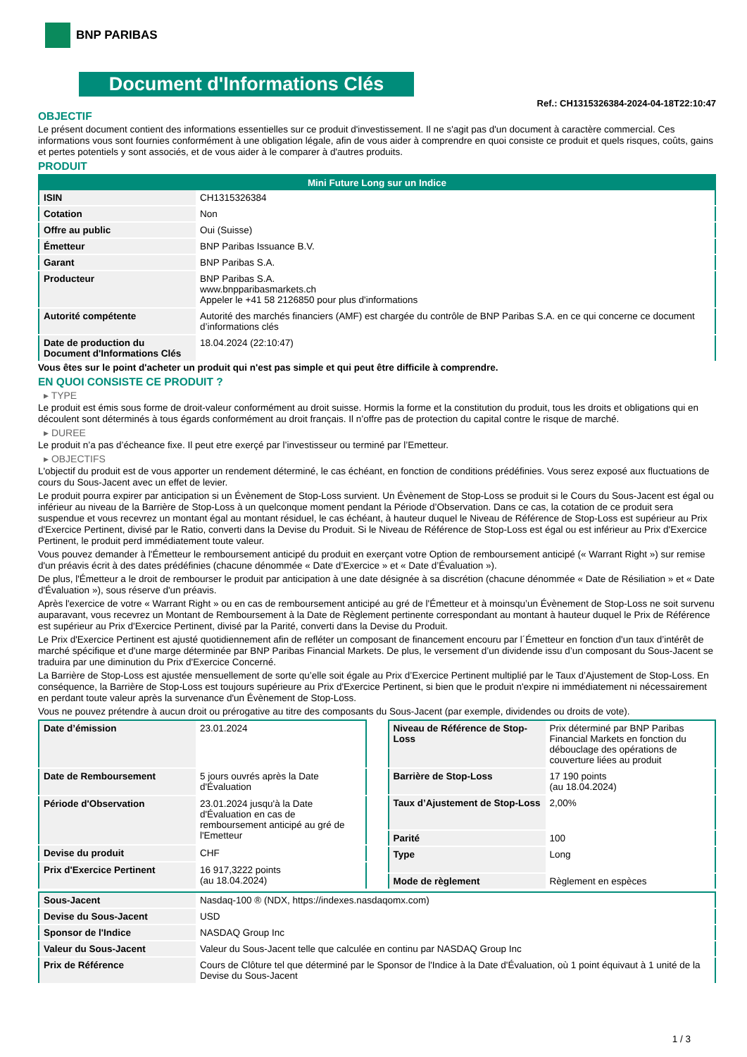BNP PARIBAS
Document d'Informations Clés
Ref.: CH1315326384-2024-04-18T22:10:47
OBJECTIF
Le présent document contient des informations essentielles sur ce produit d'investissement. Il ne s'agit pas d'un document à caractère commercial. Ces informations vous sont fournies conformément à une obligation légale, afin de vous aider à comprendre en quoi consiste ce produit et quels risques, coûts, gains et pertes potentiels y sont associés, et de vous aider à le comparer à d'autres produits.
PRODUIT
| Mini Future Long sur un Indice | |
| --- | --- |
| ISIN | CH1315326384 |
| Cotation | Non |
| Offre au public | Oui (Suisse) |
| Émetteur | BNP Paribas Issuance B.V. |
| Garant | BNP Paribas S.A. |
| Producteur | BNP Paribas S.A. www.bnpparibasmarkets.ch Appeler le +41 58 2126850 pour plus d'informations |
| Autorité compétente | Autorité des marchés financiers (AMF) est chargée du contrôle de BNP Paribas S.A. en ce qui concerne ce document d’informations clés |
| Date de production du Document d'Informations Clés | 18.04.2024 (22:10:47) |
Vous êtes sur le point d'acheter un produit qui n'est pas simple et qui peut être difficile à comprendre.
EN QUOI CONSISTE CE PRODUIT ?
▸ TYPE
Le produit est émis sous forme de droit-valeur conformément au droit suisse. Hormis la forme et la constitution du produit, tous les droits et obligations qui en découlent sont déterminés à tous égards conformément au droit français. Il n’offre pas de protection du capital contre le risque de marché.
▸ DUREE
Le produit n’a pas d’écheance fixe. Il peut etre exerçé par l’investisseur ou terminé par l’Emetteur.
▸ OBJECTIFS
L'objectif du produit est de vous apporter un rendement déterminé, le cas échéant, en fonction de conditions prédéfinies. Vous serez exposé aux fluctuations de cours du Sous-Jacent avec un effet de levier.
Le produit pourra expirer par anticipation si un Évènement de Stop-Loss survient. Un Évènement de Stop-Loss se produit si le Cours du Sous-Jacent est égal ou inférieur au niveau de la Barrière de Stop-Loss à un quelconque moment pendant la Période d’Observation. Dans ce cas, la cotation de ce produit sera suspendue et vous recevrez un montant égal au montant résiduel, le cas échéant, à hauteur duquel le Niveau de Référence de Stop-Loss est supérieur au Prix d'Exercice Pertinent, divisé par le Ratio, converti dans la Devise du Produit. Si le Niveau de Référence de Stop-Loss est égal ou est inférieur au Prix d'Exercice Pertinent, le produit perd immédiatement toute valeur.
Vous pouvez demander à l'Émetteur le remboursement anticipé du produit en exerçant votre Option de remboursement anticipé (« Warrant Right ») sur remise d'un préavis écrit à des dates prédéfinies (chacune dénommée « Date d’Exercice » et « Date d’Évaluation »).
De plus, l'Émetteur a le droit de rembourser le produit par anticipation à une date désignée à sa discrétion (chacune dénommée « Date de Résiliation » et « Date d'Évaluation »), sous réserve d'un préavis.
Après l'exercice de votre « Warrant Right » ou en cas de remboursement anticipé au gré de l'Émetteur et à moinsqu’un Évènement de Stop-Loss ne soit survenu auparavant, vous recevrez un Montant de Remboursement à la Date de Règlement pertinente correspondant au montant à hauteur duquel le Prix de Référence est supérieur au Prix d'Exercice Pertinent, divisé par la Parité, converti dans la Devise du Produit.
Le Prix d'Exercice Pertinent est ajusté quotidiennement afin de refléter un composant de financement encouru par l´Émetteur en fonction d'un taux d’intérêt de marché spécifique et d'une marge déterminée par BNP Paribas Financial Markets. De plus, le versement d’un dividende issu d’un composant du Sous-Jacent se traduira par une diminution du Prix d'Exercice Concerné.
La Barrière de Stop-Loss est ajustée mensuellement de sorte qu’elle soit égale au Prix d’Exercice Pertinent multiplié par le Taux d’Ajustement de Stop-Loss. En conséquence, la Barrière de Stop-Loss est toujours supérieure au Prix d'Exercice Pertinent, si bien que le produit n'expire ni immédiatement ni nécessairement en perdant toute valeur après la survenance d'un Évènement de Stop-Loss.
Vous ne pouvez prétendre à aucun droit ou prérogative au titre des composants du Sous-Jacent (par exemple, dividendes ou droits de vote).
| Date d’émission | 23.01.2024 |
| Date de Remboursement | 5 jours ouvrés après la Date d'Évaluation |
| Période d'Observation | 23.01.2024 jusqu'à la Date d'Évaluation en cas de remboursement anticipé au gré de l'Emetteur |
| Devise du produit | CHF |
| Prix d'Exercice Pertinent | 16 917,3222 points (au 18.04.2024) |
| Niveau de Référence de Stop-Loss | Prix déterminé par BNP Paribas Financial Markets en fonction du débouclage des opérations de couverture liées au produit |
| Barrière de Stop-Loss | 17 190 points (au 18.04.2024) |
| Taux d’Ajustement de Stop-Loss | 2,00% |
| Parité | 100 |
| Type | Long |
| Mode de règlement | Règlement en espèces |
| Sous-Jacent | Nasdaq-100 ® (NDX, https://indexes.nasdaqomx.com) |
| Devise du Sous-Jacent | USD |
| Sponsor de l'Indice | NASDAQ Group Inc |
| Valeur du Sous-Jacent | Valeur du Sous-Jacent telle que calculée en continu par NASDAQ Group Inc |
| Prix de Référence | Cours de Clôture tel que déterminé par le Sponsor de l'Indice à la Date d'Évaluation, où 1 point équivaut à 1 unité de la Devise du Sous-Jacent |
1 / 3